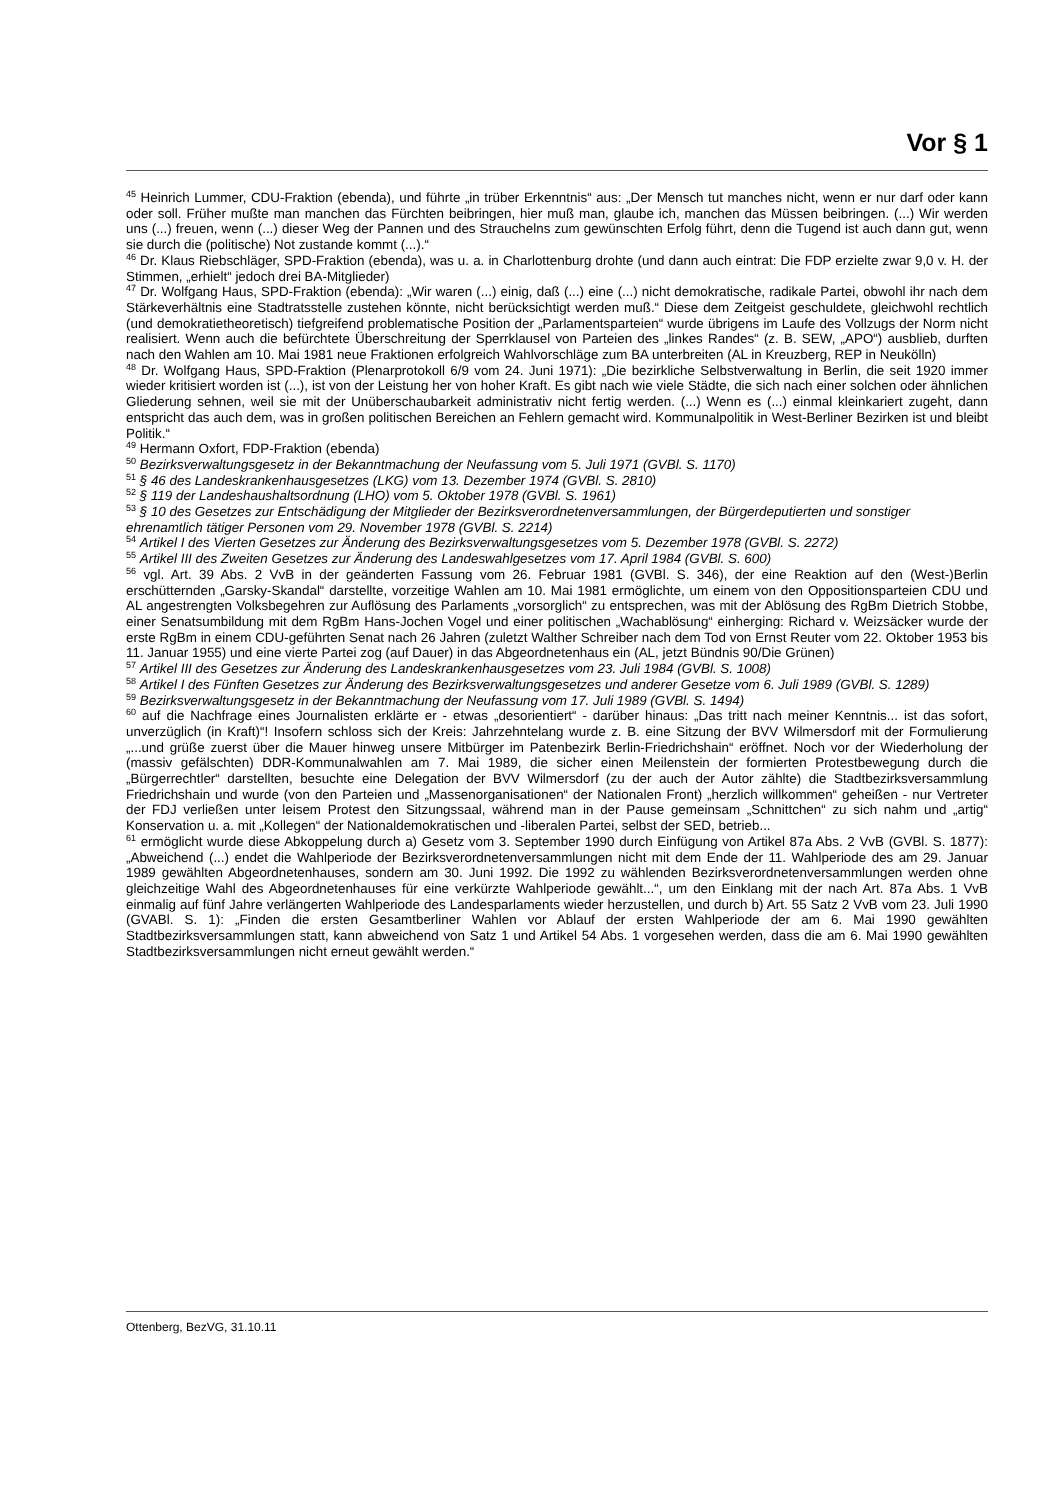Vor § 1
<sup>45</sup> Heinrich Lummer, CDU-Fraktion (ebenda), und führte „in trüber Erkenntnis“ aus: „Der Mensch tut manches nicht, wenn er nur darf oder kann oder soll. Früher mußte man manchen das Fürchten beibringen, hier muß man, glaube ich, manchen das Müssen beibringen. (...) Wir werden uns (...) freuen, wenn (...) dieser Weg der Pannen und des Strauchelns zum gewünschten Erfolg führt, denn die Tugend ist auch dann gut, wenn sie durch die (politische) Not zustande kommt (...).“
<sup>46</sup> Dr. Klaus Riebschläger, SPD-Fraktion (ebenda), was u. a. in Charlottenburg drohte (und dann auch eintrat: Die FDP erzielte zwar 9,0 v. H. der Stimmen, „erhielt“ jedoch drei BA-Mitglieder)
<sup>47</sup> Dr. Wolfgang Haus, SPD-Fraktion (ebenda): „Wir waren (...) einig, daß (...) eine (...) nicht demokratische, radikale Partei, obwohl ihr nach dem Stärkeverhältnis eine Stadtratsstelle zustehen könnte, nicht berücksichtigt werden muß.“ Diese dem Zeitgeist geschuldete, gleichwohl rechtlich (und demokratietheoretisch) tiefgreifend problematische Position der „Parlamentsparteien“ wurde übrigens im Laufe des Vollzugs der Norm nicht realisiert. Wenn auch die befürchtete Überschreitung der Sperrklausel von Parteien des „linkes Randes“ (z. B. SEW, „APO“) ausblieb, durften nach den Wahlen am 10. Mai 1981 neue Fraktionen erfolgreich Wahlvorschläge zum BA unterbreiten (AL in Kreuzberg, REP in Neukölln)
<sup>48</sup> Dr. Wolfgang Haus, SPD-Fraktion (Plenarprotokoll 6/9 vom 24. Juni 1971): „Die bezirkliche Selbstverwaltung in Berlin, die seit 1920 immer wieder kritisiert worden ist (...), ist von der Leistung her von hoher Kraft. Es gibt nach wie viele Städte, die sich nach einer solchen oder ähnlichen Gliederung sehnen, weil sie mit der Unüberschaubarkeit administrativ nicht fertig werden. (...) Wenn es (...) einmal kleinkariert zugeht, dann entspricht das auch dem, was in großen politischen Bereichen an Fehlern gemacht wird. Kommunalpolitik in West-Berliner Bezirken ist und bleibt Politik.“
<sup>49</sup> Hermann Oxfort, FDP-Fraktion (ebenda)
<sup>50</sup> Bezirksverwaltungsgesetz in der Bekanntmachung der Neufassung vom 5. Juli 1971 (GVBl. S. 1170)
<sup>51</sup> § 46 des Landeskrankenhausgesetzes (LKG) vom 13. Dezember 1974 (GVBl. S. 2810)
<sup>52</sup> § 119 der Landeshaushaltsordnung (LHO) vom 5. Oktober 1978 (GVBl. S. 1961)
<sup>53</sup> § 10 des Gesetzes zur Entschädigung der Mitglieder der Bezirksverordnetenversammlungen, der Bürgerdeputierten und sonstiger ehrenamtlich tätiger Personen vom 29. November 1978 (GVBl. S. 2214)
<sup>54</sup> Artikel I des Vierten Gesetzes zur Änderung des Bezirksverwaltungsgesetzes vom 5. Dezember 1978 (GVBl. S. 2272)
<sup>55</sup> Artikel III des Zweiten Gesetzes zur Änderung des Landeswahlgesetzes vom 17. April 1984 (GVBl. S. 600)
<sup>56</sup> vgl. Art. 39 Abs. 2 VvB in der geänderten Fassung vom 26. Februar 1981 (GVBl. S. 346), der eine Reaktion auf den (West-)Berlin erschütternden „Garsky-Skandal“ darstellte, vorzeitige Wahlen am 10. Mai 1981 ermöglichte, um einem von den Oppositionsparteien CDU und AL angestrengten Volksbegehren zur Auflösung des Parlaments „vorsorglich“ zu entsprechen, was mit der Ablösung des RgBm Dietrich Stobbe, einer Senatsumbildung mit dem RgBm Hans-Jochen Vogel und einer politischen „Wachablösung“ einherging: Richard v. Weizsäcker wurde der erste RgBm in einem CDU-geführten Senat nach 26 Jahren (zuletzt Walther Schreiber nach dem Tod von Ernst Reuter vom 22. Oktober 1953 bis 11. Januar 1955) und eine vierte Partei zog (auf Dauer) in das Abgeordnetenhaus ein (AL, jetzt Bündnis 90/Die Grünen)
<sup>57</sup> Artikel III des Gesetzes zur Änderung des Landeskrankenhausgesetzes vom 23. Juli 1984 (GVBl. S. 1008)
<sup>58</sup> Artikel I des Fünften Gesetzes zur Änderung des Bezirksverwaltungsgesetzes und anderer Gesetze vom 6. Juli 1989 (GVBl. S. 1289)
<sup>59</sup> Bezirksverwaltungsgesetz in der Bekanntmachung der Neufassung vom 17. Juli 1989 (GVBl. S. 1494)
<sup>60</sup> auf die Nachfrage eines Journalisten erklärte er - etwas „desorientiert“ - darüber hinaus: „Das tritt nach meiner Kenntnis... ist das sofort, unverzüglich (in Kraft)“! Insofern schloss sich der Kreis: Jahrzehntelang wurde z. B. eine Sitzung der BVV Wilmersdorf mit der Formulierung „...und grüße zuerst über die Mauer hinweg unsere Mitbürger im Patenbezirk Berlin-Friedrichshain“ eröffnet. Noch vor der Wiederholung der (massiv gefälschten) DDR-Kommunalwahlen am 7. Mai 1989, die sicher einen Meilenstein der formierten Protestbewegung durch die „Bürgerrechtler“ darstellten, besuchte eine Delegation der BVV Wilmersdorf (zu der auch der Autor zählte) die Stadtbezirksversammlung Friedrichshain und wurde (von den Parteien und „Massenorganisationen“ der Nationalen Front) „herzlich willkommen“ geheißen - nur Vertreter der FDJ verließen unter leisem Protest den Sitzungssaal, während man in der Pause gemeinsam „Schnittchen“ zu sich nahm und „artig“ Konservation u. a. mit „Kollegen“ der Nationaldemokratischen und -liberalen Partei, selbst der SED, betrieb...
<sup>61</sup> ermöglicht wurde diese Abkoppelung durch a) Gesetz vom 3. September 1990 durch Einfügung von Artikel 87a Abs. 2 VvB (GVBl. S. 1877): „Abweichend (...) endet die Wahlperiode der Bezirksverordnetenversammlungen nicht mit dem Ende der 11. Wahlperiode des am 29. Januar 1989 gewählten Abgeordnetenhauses, sondern am 30. Juni 1992. Die 1992 zu wählenden Bezirksverordnetenversammlungen werden ohne gleichzeitige Wahl des Abgeordnetenhauses für eine verkürzte Wahlperiode gewählt...“, um den Einklang mit der nach Art. 87a Abs. 1 VvB einmalig auf fünf Jahre verlängerten Wahlperiode des Landesparlaments wieder herzustellen, und durch b) Art. 55 Satz 2 VvB vom 23. Juli 1990 (GVABl. S. 1): „Finden die ersten Gesamtberliner Wahlen vor Ablauf der ersten Wahlperiode der am 6. Mai 1990 gewählten Stadtbezirksversammlungen statt, kann abweichend von Satz 1 und Artikel 54 Abs. 1 vorgesehen werden, dass die am 6. Mai 1990 gewählten Stadtbezirksversammlungen nicht erneut gewählt werden.“
Ottenberg, BezVG, 31.10.11